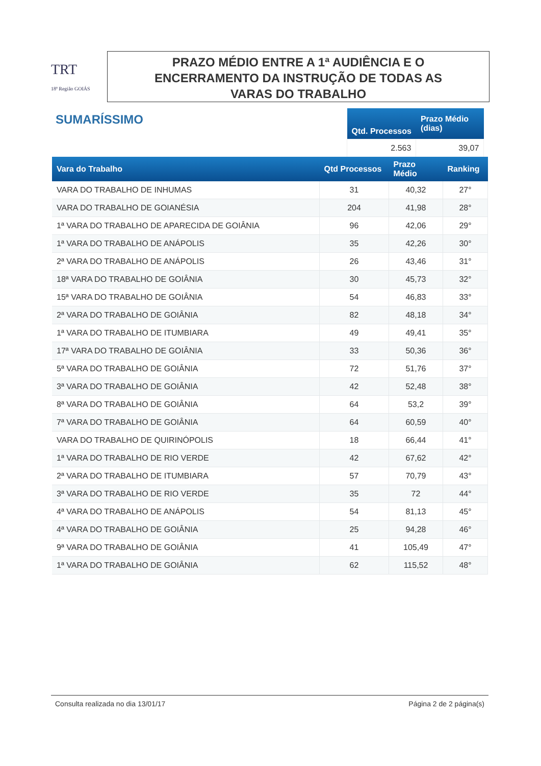TRT
18ª Região GOIÁS
PRAZO MÉDIO ENTRE A 1ª AUDIÊNCIA E O
ENCERRAMENTO DA INSTRUÇÃO DE TODAS AS
VARAS DO TRABALHO
SUMARÍSSIMO
| Qtd. Processos | Prazo Médio (dias) |
| --- | --- |
| 2.563 | 39,07 |
| Vara do Trabalho | Qtd Processos | Prazo Médio | Ranking |
| --- | --- | --- | --- |
| VARA DO TRABALHO DE INHUMAS | 31 | 40,32 | 27° |
| VARA DO TRABALHO DE GOIANÉSIA | 204 | 41,98 | 28° |
| 1ª VARA DO TRABALHO DE APARECIDA DE GOIÂNIA | 96 | 42,06 | 29° |
| 1ª VARA DO TRABALHO DE ANÁPOLIS | 35 | 42,26 | 30° |
| 2ª VARA DO TRABALHO DE ANÁPOLIS | 26 | 43,46 | 31° |
| 18ª VARA DO TRABALHO DE GOIÂNIA | 30 | 45,73 | 32° |
| 15ª VARA DO TRABALHO DE GOIÂNIA | 54 | 46,83 | 33° |
| 2ª VARA DO TRABALHO DE GOIÂNIA | 82 | 48,18 | 34° |
| 1ª VARA DO TRABALHO DE ITUMBIARA | 49 | 49,41 | 35° |
| 17ª VARA DO TRABALHO DE GOIÂNIA | 33 | 50,36 | 36° |
| 5ª VARA DO TRABALHO DE GOIÂNIA | 72 | 51,76 | 37° |
| 3ª VARA DO TRABALHO DE GOIÂNIA | 42 | 52,48 | 38° |
| 8ª VARA DO TRABALHO DE GOIÂNIA | 64 | 53,2 | 39° |
| 7ª VARA DO TRABALHO DE GOIÂNIA | 64 | 60,59 | 40° |
| VARA DO TRABALHO DE QUIRINÓPOLIS | 18 | 66,44 | 41° |
| 1ª VARA DO TRABALHO DE RIO VERDE | 42 | 67,62 | 42° |
| 2ª VARA DO TRABALHO DE ITUMBIARA | 57 | 70,79 | 43° |
| 3ª VARA DO TRABALHO DE RIO VERDE | 35 | 72 | 44° |
| 4ª VARA DO TRABALHO DE ANÁPOLIS | 54 | 81,13 | 45° |
| 4ª VARA DO TRABALHO DE GOIÂNIA | 25 | 94,28 | 46° |
| 9ª VARA DO TRABALHO DE GOIÂNIA | 41 | 105,49 | 47° |
| 1ª VARA DO TRABALHO DE GOIÂNIA | 62 | 115,52 | 48° |
Consulta realizada no dia 13/01/17 Página 2 de 2 página(s)